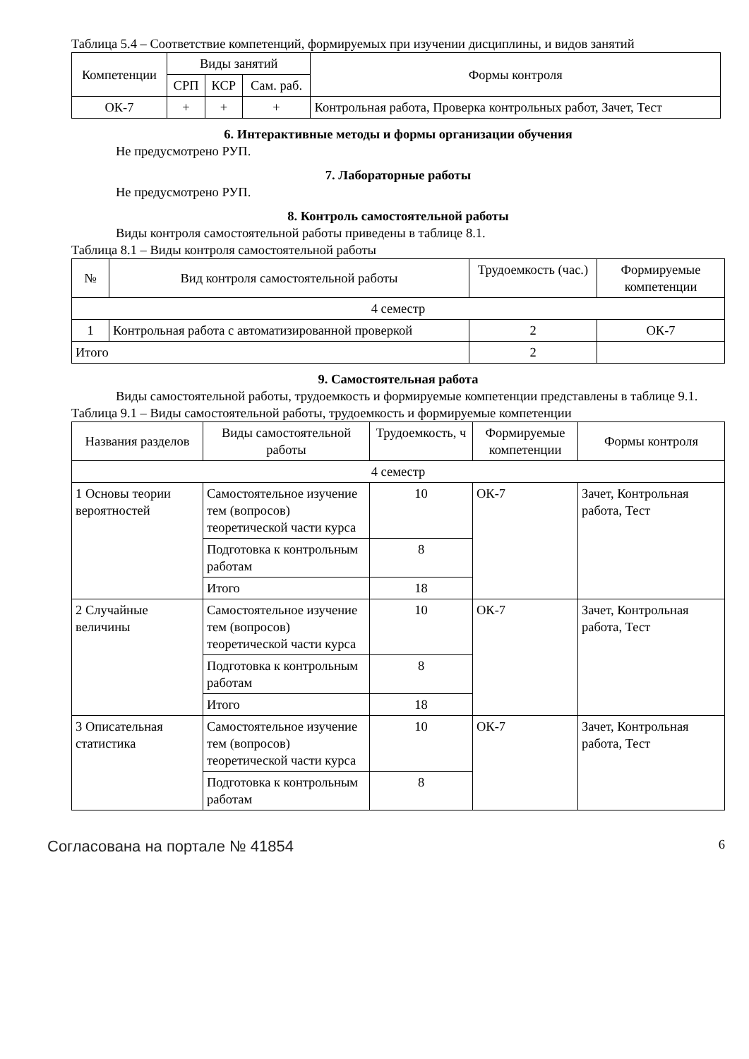Таблица 5.4 – Соответствие компетенций, формируемых при изучении дисциплины, и видов занятий
| Компетенции | Виды занятий | | | Формы контроля |
| --- | --- | --- | --- | --- |
| | СРП | КСР | Сам. раб. | |
| ОК-7 | + | + | + | Контрольная работа, Проверка контрольных работ, Зачет, Тест |
6. Интерактивные методы и формы организации обучения
Не предусмотрено РУП.
7. Лабораторные работы
Не предусмотрено РУП.
8. Контроль самостоятельной работы
Виды контроля самостоятельной работы приведены в таблице 8.1.
Таблица 8.1 – Виды контроля самостоятельной работы
| № | Вид контроля самостоятельной работы | Трудоемкость (час.) | Формируемые компетенции |
| --- | --- | --- | --- |
| 4 семестр | | | |
| 1 | Контрольная работа с автоматизированной проверкой | 2 | ОК-7 |
| Итого | | 2 | |
9. Самостоятельная работа
Виды самостоятельной работы, трудоемкость и формируемые компетенции представлены в таблице 9.1.
Таблица 9.1 – Виды самостоятельной работы, трудоемкость и формируемые компетенции
| Названия разделов | Виды самостоятельной работы | Трудоемкость, ч | Формируемые компетенции | Формы контроля |
| --- | --- | --- | --- | --- |
| 4 семестр | | | | |
| 1 Основы теории вероятностей | Самостоятельное изучение тем (вопросов) теоретической части курса | 10 | ОК-7 | Зачет, Контрольная работа, Тест |
| | Подготовка к контрольным работам | 8 | | |
| | Итого | 18 | | |
| 2 Случайные величины | Самостоятельное изучение тем (вопросов) теоретической части курса | 10 | ОК-7 | Зачет, Контрольная работа, Тест |
| | Подготовка к контрольным работам | 8 | | |
| | Итого | 18 | | |
| 3 Описательная статистика | Самостоятельное изучение тем (вопросов) теоретической части курса | 10 | ОК-7 | Зачет, Контрольная работа, Тест |
| | Подготовка к контрольным работам | 8 | | |
Согласована на портале № 41854 6